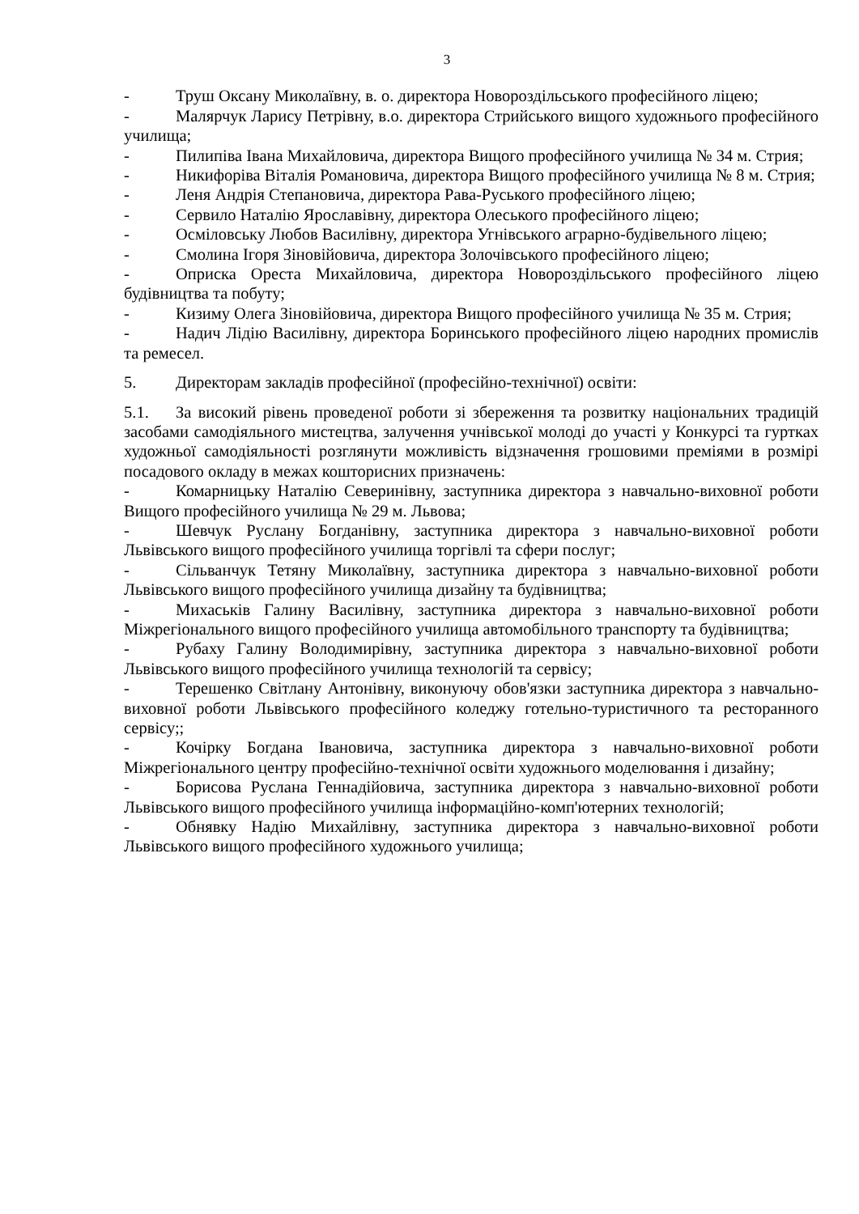3
- Труш Оксану Миколаївну, в. о. директора Новороздільського професійного ліцею;
- Малярчук Ларису Петрівну, в.о. директора Стрийського вищого художнього професійного училища;
- Пилипіва Івана Михайловича, директора Вищого професійного училища № 34 м. Стрия;
- Никифоріва Віталія Романовича, директора Вищого професійного училища № 8 м. Стрия;
- Леня Андрія Степановича, директора Рава-Руського професійного ліцею;
- Сервило Наталію Ярославівну, директора Олеського професійного ліцею;
- Осміловську Любов Василівну, директора Угнівського аграрно-будівельного ліцею;
- Смолина Ігоря Зіновійовича, директора Золочівського професійного ліцею;
- Оприска Ореста Михайловича, директора Новороздільського професійного ліцею будівництва та побуту;
- Кизиму Олега Зіновійовича, директора Вищого професійного училища № 35 м. Стрия;
- Надич Лідію Василівну, директора Боринського професійного ліцею народних промислів та ремесел.
5. Директорам закладів професійної (професійно-технічної) освіти:
5.1. За високий рівень проведеної роботи зі збереження та розвитку національних традицій засобами самодіяльного мистецтва, залучення учнівської молоді до участі у Конкурсі та гуртках художньої самодіяльності розглянути можливість відзначення грошовими преміями в розмірі посадового окладу в межах кошторисних призначень:
- Комарницьку Наталію Северинівну, заступника директора з навчально-виховної роботи Вищого професійного училища № 29 м. Львова;
- Шевчук Руслану Богданівну, заступника директора з навчально-виховної роботи Львівського вищого професійного училища торгівлі та сфери послуг;
- Сільванчук Тетяну Миколаївну, заступника директора з навчально-виховної роботи Львівського вищого професійного училища дизайну та будівництва;
- Михаськів Галину Василівну, заступника директора з навчально-виховної роботи Міжрегіонального вищого професійного училища автомобільного транспорту та будівництва;
- Рубаху Галину Володимирівну, заступника директора з навчально-виховної роботи Львівського вищого професійного училища технологій та сервісу;
- Терешенко Світлану Антонівну, виконуючу обов'язки заступника директора з навчально-виховної роботи Львівського професійного коледжу готельно-туристичного та ресторанного сервісу;;
- Кочірку Богдана Івановича, заступника директора з навчально-виховної роботи Міжрегіонального центру професійно-технічної освіти художнього моделювання і дизайну;
- Борисова Руслана Геннадійовича, заступника директора з навчально-виховної роботи Львівського вищого професійного училища інформаційно-комп'ютерних технологій;
- Обнявку Надію Михайлівну, заступника директора з навчально-виховної роботи Львівського вищого професійного художнього училища;